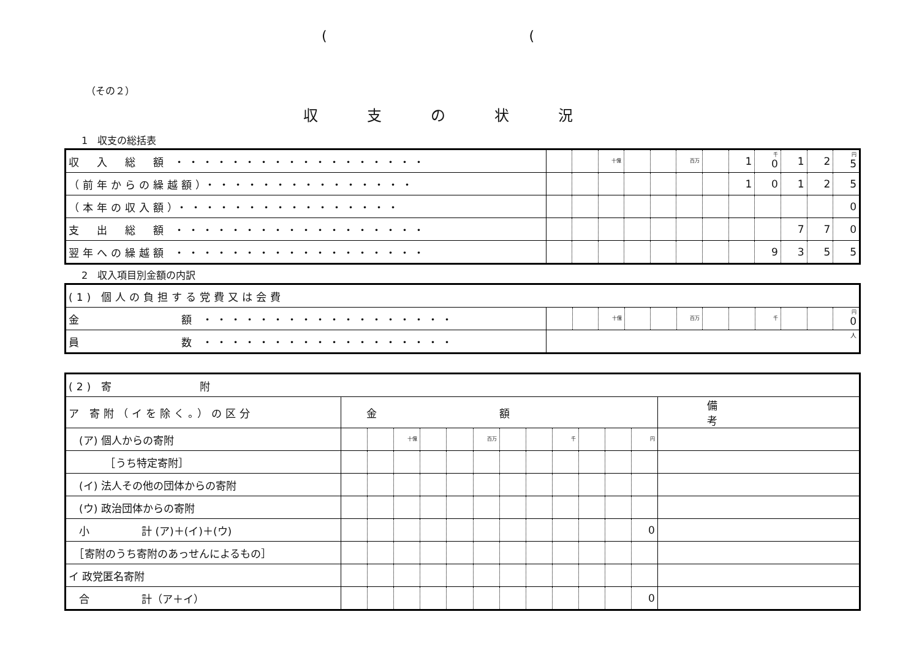(　　　　　　　　　　　　　　　(
（その２）
収支の状況
1　収支の総括表
| 収 入 総 額 ・・・・・・・・・・・・・・・・・・ | | | 十億 | | | 百万 | | 1 | 千 0 | 1 | 2 | 円 5 |
| （前年からの繰越額）・・・・・・・・・・・・・・・ | | | | | | | | 1 | 0 | 1 | 2 | 5 |
| （本年の収入額）・・・・・・・・・・・・・・・・ | | | | | | | | | | | | 0 |
| 支 出 総 額 ・・・・・・・・・・・・・・・・・・ | | | | | | | | | | 7 | 7 | 0 |
| 翌年への繰越額 ・・・・・・・・・・・・・・・・・・ | | | | | | | | | 9 | 3 | 5 | 5 |
2　収入項目別金額の内訳
| (1) 個人の負担する党費又は会費 | | | | | | | | | | | | |
| 金 額 ・・・・・・・・・・・・・・・・・・ | | | 十億 | | | 百万 | | | 千 | | | 円 0 |
| 員 数 ・・・・・・・・・・・・・・・・・・ | 人 | | | | | | | | | | | |
| (2) 寄 附 | | | | | | | | | | | | | |
| ア 寄附（イを除く。）の区分 | 金額 | | | | | | | | | | | | 備考 |
| (ア) 個人からの寄附 | | | 十億 | | | 百万 | | | 千 | | | 円 | |
| ［うち特定寄附］ | | | | | | | | | | | | | |
| (イ) 法人その他の団体からの寄附 | | | | | | | | | | | | | |
| (ウ) 政治団体からの寄附 | | | | | | | | | | | | | |
| 小 計 (ア)＋(イ)＋(ウ) | | | | | | | | | | | | 0 | |
| ［寄附のうち寄附のあっせんによるもの］ | | | | | | | | | | | | | |
| イ 政党匿名寄附 | | | | | | | | | | | | | |
| 合 計（ア＋イ） | | | | | | | | | | | | 0 | |